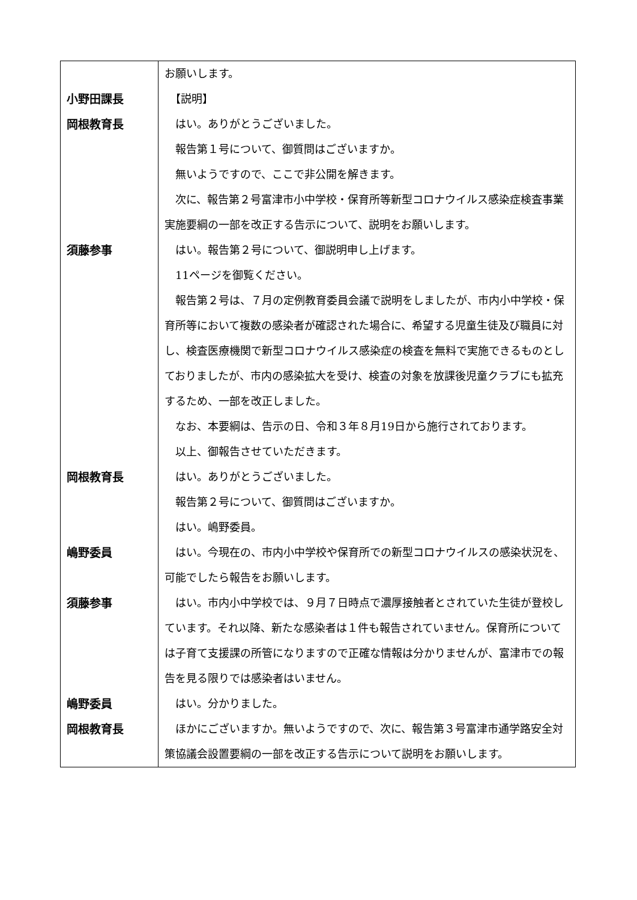| | お願いします。 |
| 小野田課長 | 【説明】 |
| 岡根教育長 | はい。ありがとうございました。 報告第１号について、御質問はございますか。 無いようですので、ここで非公開を解きます。 次に、報告第２号富津市小中学校・保育所等新型コロナウイルス感染症検査事業実施要綱の一部を改正する告示について、説明をお願いします。 |
| 須藤参事 | はい。報告第２号について、御説明申し上げます。 11ページを御覧ください。 報告第２号は、７月の定例教育委員会議で説明をしましたが、市内小中学校・保育所等において複数の感染者が確認された場合に、希望する児童生徒及び職員に対し、検査医療機関で新型コロナウイルス感染症の検査を無料で実施できるものとしておりましたが、市内の感染拡大を受け、検査の対象を放課後児童クラブにも拡充するため、一部を改正しました。 なお、本要綱は、告示の日、令和３年８月19日から施行されております。 以上、御報告させていただきます。 |
| 岡根教育長 | はい。ありがとうございました。 報告第２号について、御質問はございますか。 はい。嶋野委員。 |
| 嶋野委員 | はい。今現在の、市内小中学校や保育所での新型コロナウイルスの感染状況を、可能でしたら報告をお願いします。 |
| 須藤参事 | はい。市内小中学校では、９月７日時点で濃厚接触者とされていた生徒が登校しています。それ以降、新たな感染者は１件も報告されていません。保育所については子育て支援課の所管になりますので正確な情報は分かりませんが、富津市での報告を見る限りでは感染者はいません。 |
| 嶋野委員 | はい。分かりました。 |
| 岡根教育長 | ほかにございますか。無いようですので、次に、報告第３号富津市通学路安全対策協議会設置要綱の一部を改正する告示について説明をお願いします。 |